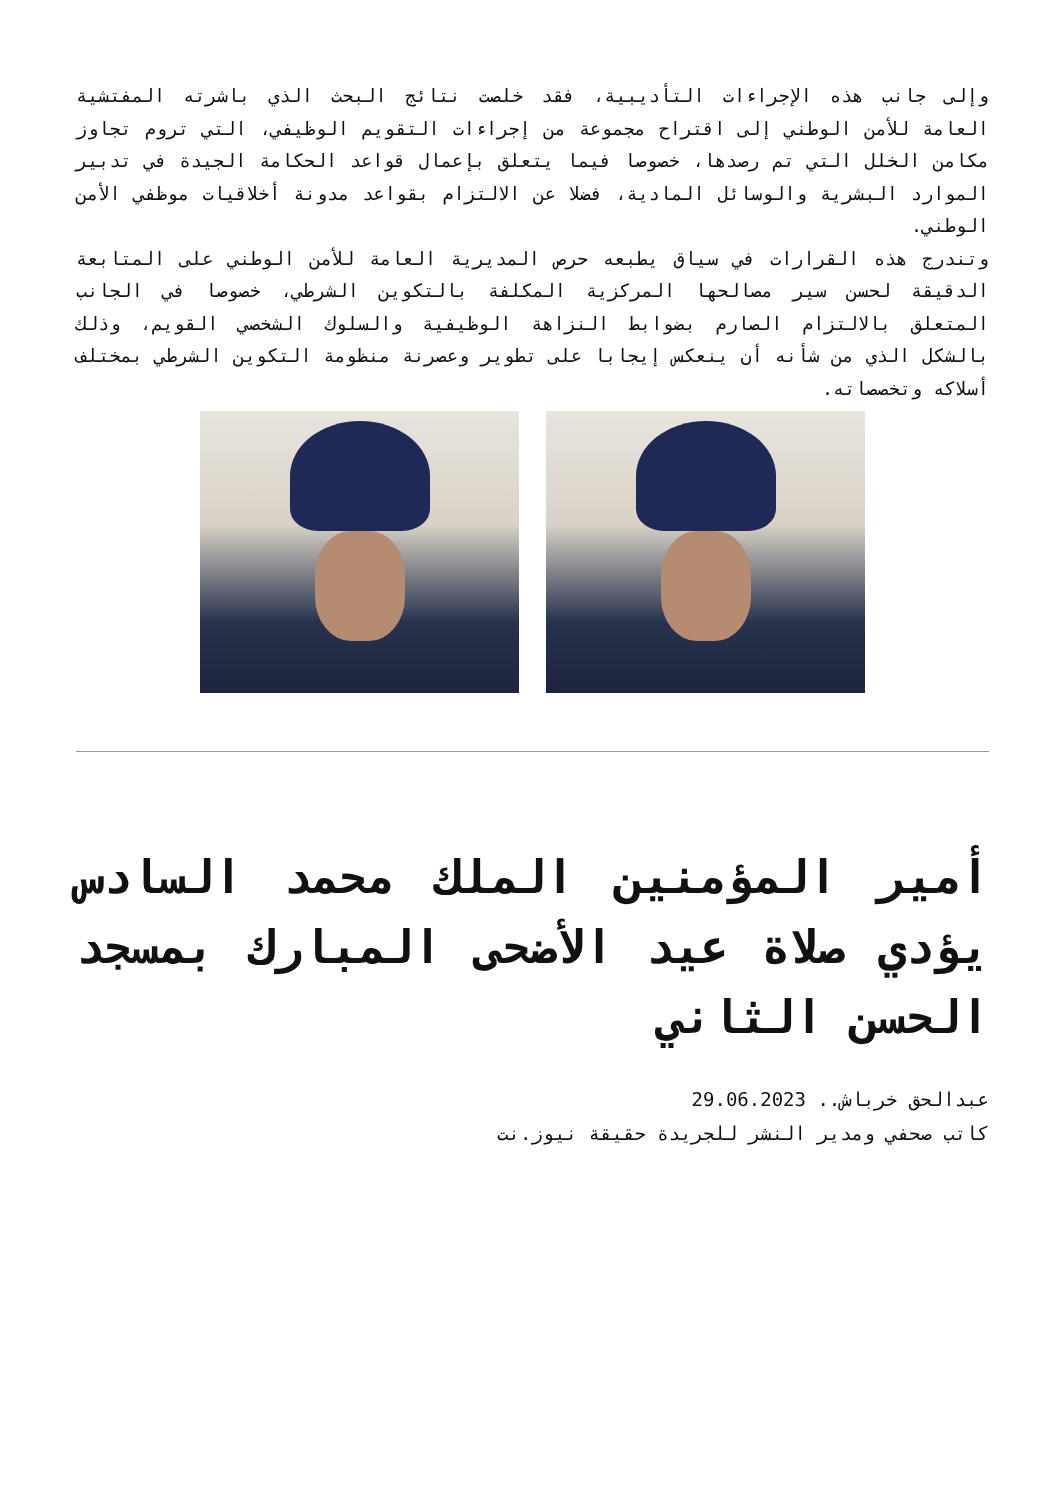وإلى جانب هذه الإجراءات التأديبية، فقد خلصت نتائج البحث الذي باشرته المفتشية العامة للأمن الوطني إلى اقتراح مجموعة من إجراءات التقويم الوظيفي، التي تروم تجاوز مكامن الخلل التي تم رصدها، خصوصا فيما يتعلق بإعمال قواعد الحكامة الجيدة في تدبير الموارد البشرية والوسائل المادية، فضلا عن الالتزام بقواعد مدونة أخلاقيات موظفي الأمن الوطني.
وتندرج هذه القرارات في سياق يطبعه حرص المديرية العامة للأمن الوطني على المتابعة الدقيقة لحسن سير مصالحها المركزية المكلفة بالتكوين الشرطي، خصوصا في الجانب المتعلق بالالتزام الصارم بضوابط النزاهة الوظيفية والسلوك الشخصي القويم، وذلك بالشكل الذي من شأنه أن ينعكس إيجابا على تطوير وعصرنة منظومة التكوين الشرطي بمختلف أسلاكه وتخصصاته.
أمير المؤمنين الملك محمد السادس يؤدي صلاة عيد الأضحى المبارك بمسجد الحسن الثاني
عبدالحق خرباش.. 29.06.2023
كاتب صحفي ومدير النشر للجريدة حقيقة نيوز.نت